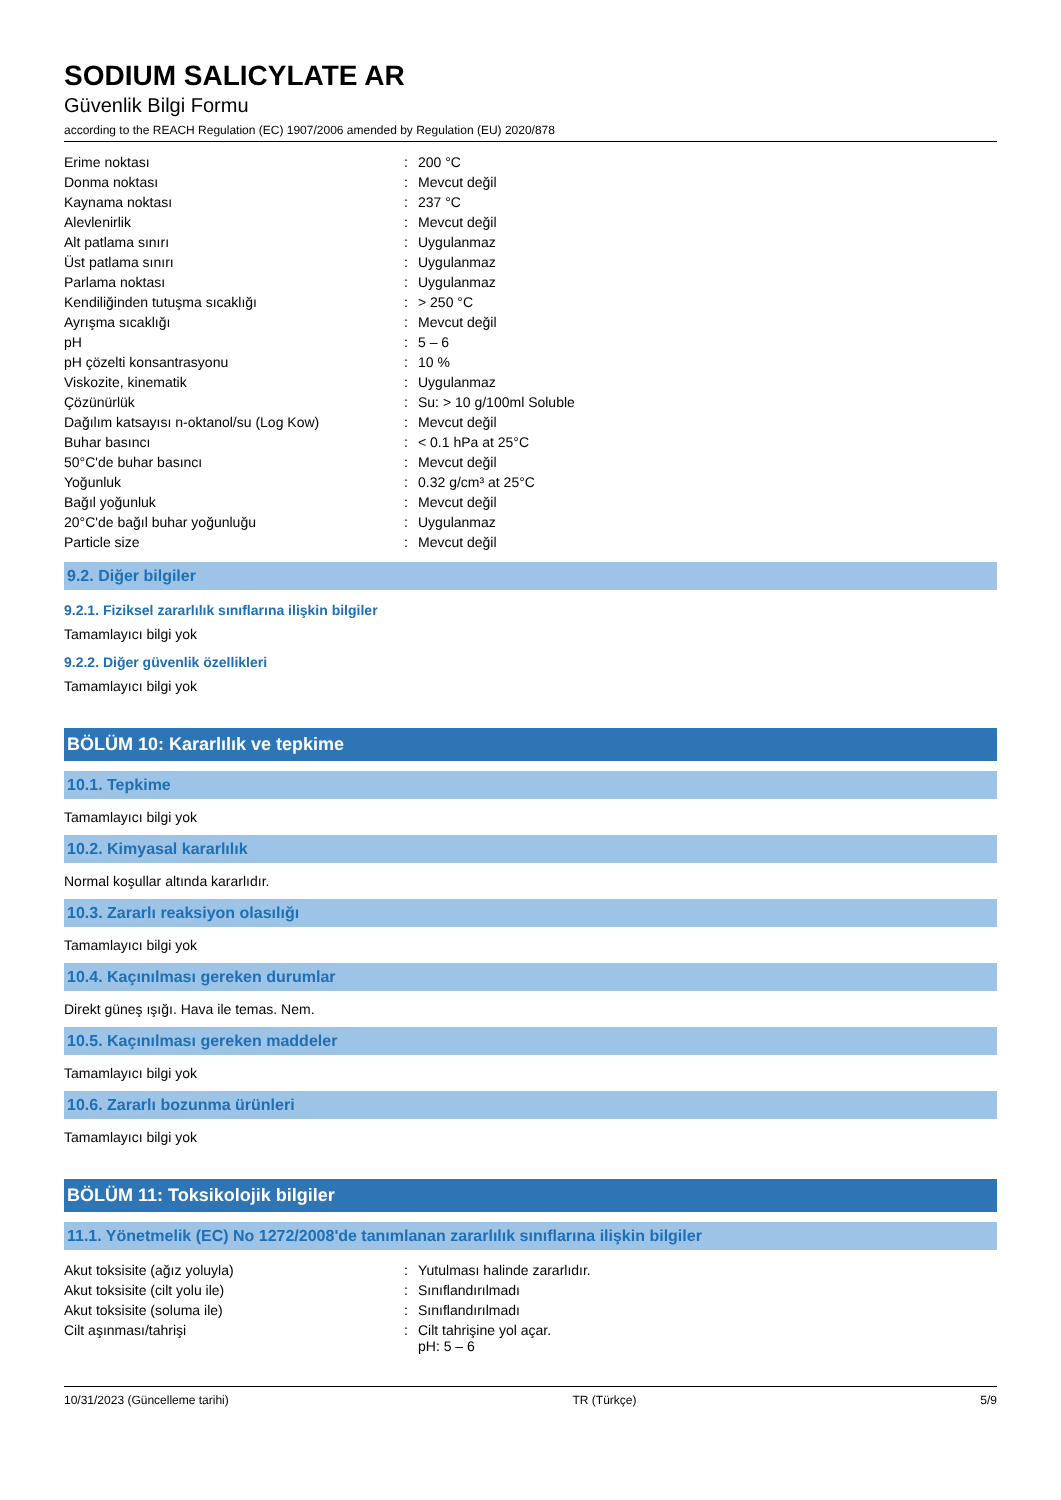SODIUM SALICYLATE AR
Güvenlik Bilgi Formu
according to the REACH Regulation (EC) 1907/2006 amended by Regulation (EU) 2020/878
| Erime noktası | : | 200 °C |
| Donma noktası | : | Mevcut değil |
| Kaynama noktası | : | 237 °C |
| Alevlenirlik | : | Mevcut değil |
| Alt patlama sınırı | : | Uygulanmaz |
| Üst patlama sınırı | : | Uygulanmaz |
| Parlama noktası | : | Uygulanmaz |
| Kendiliğinden tutuşma sıcaklığı | : | > 250 °C |
| Ayrışma sıcaklığı | : | Mevcut değil |
| pH | : | 5 – 6 |
| pH çözelti konsantrasyonu | : | 10 % |
| Viskozite, kinematik | : | Uygulanmaz |
| Çözünürlük | : | Su: > 10 g/100ml Soluble |
| Dağılım katsayısı n-oktanol/su (Log Kow) | : | Mevcut değil |
| Buhar basıncı | : | < 0.1 hPa at 25°C |
| 50°C'de buhar basıncı | : | Mevcut değil |
| Yoğunluk | : | 0.32 g/cm³ at 25°C |
| Bağıl yoğunluk | : | Mevcut değil |
| 20°C'de bağıl buhar yoğunluğu | : | Uygulanmaz |
| Particle size | : | Mevcut değil |
9.2. Diğer bilgiler
9.2.1. Fiziksel zararlılık sınıflarına ilişkin bilgiler
Tamamlayıcı bilgi yok
9.2.2. Diğer güvenlik özellikleri
Tamamlayıcı bilgi yok
BÖLÜM 10: Kararlılık ve tepkime
10.1. Tepkime
Tamamlayıcı bilgi yok
10.2. Kimyasal kararlılık
Normal koşullar altında kararlıdır.
10.3. Zararlı reaksiyon olasılığı
Tamamlayıcı bilgi yok
10.4. Kaçınılması gereken durumlar
Direkt güneş ışığı. Hava ile temas. Nem.
10.5. Kaçınılması gereken maddeler
Tamamlayıcı bilgi yok
10.6. Zararlı bozunma ürünleri
Tamamlayıcı bilgi yok
BÖLÜM 11: Toksikolojik bilgiler
11.1. Yönetmelik (EC) No 1272/2008'de tanımlanan zararlılık sınıflarına ilişkin bilgiler
| Akut toksisite (ağız yoluyla) | : | Yutulması halinde zararlıdır. |
| Akut toksisite (cilt yolu ile) | : | Sınıflandırılmadı |
| Akut toksisite (soluma ile) | : | Sınıflandırılmadı |
| Cilt aşınması/tahrişi | : | Cilt tahrişine yol açar. pH: 5 – 6 |
10/31/2023 (Güncelleme tarihi) TR (Türkçe) 5/9